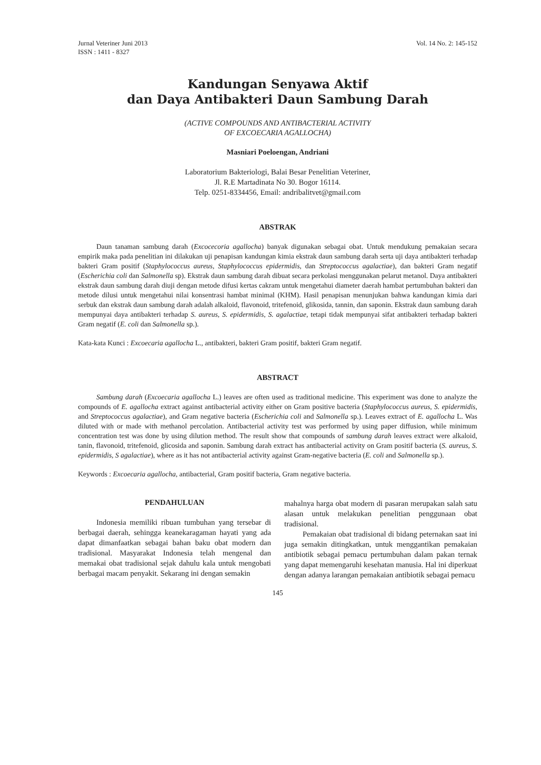Jurnal Veteriner Juni 2013
ISSN : 1411 - 8327
Vol. 14 No. 2: 145-152
Kandungan Senyawa Aktif
dan Daya Antibakteri Daun Sambung Darah
(ACTIVE COMPOUNDS AND ANTIBACTERIAL ACTIVITY
OF EXCOECARIA AGALLOCHA)
Masniari Poeloengan, Andriani
Laboratorium Bakteriologi, Balai Besar Penelitian Veteriner,
Jl. R.E Martadinata No 30. Bogor 16114.
Telp. 0251-8334456, Email: andribalitvet@gmail.com
ABSTRAK
Daun tanaman sambung darah (Excocecoria agallocha) banyak digunakan sebagai obat. Untuk mendukung pemakaian secara empirik maka pada penelitian ini dilakukan uji penapisan kandungan kimia ekstrak daun sambung darah serta uji daya antibakteri terhadap bakteri Gram positif (Staphylococcus aureus, Staphylococcus epidermidis, dan Streptococcus agalactiae), dan bakteri Gram negatif (Escherichia coli dan Salmonella sp). Ekstrak daun sambung darah dibuat secara perkolasi menggunakan pelarut metanol. Daya antibakteri ekstrak daun sambung darah diuji dengan metode difusi kertas cakram untuk mengetahui diameter daerah hambat pertumbuhan bakteri dan metode dilusi untuk mengetahui nilai konsentrasi hambat minimal (KHM). Hasil penapisan menunjukan bahwa kandungan kimia dari serbuk dan ekstrak daun sambung darah adalah alkaloid, flavonoid, tritefenoid, glikosida, tannin, dan saponin. Ekstrak daun sambung darah mempunyai daya antibakteri terhadap S. aureus, S. epidermidis, S. agalactiae, tetapi tidak mempunyai sifat antibakteri terhadap bakteri Gram negatif (E. coli dan Salmonella sp.).
Kata-kata Kunci : Excoecaria agallocha L., antibakteri, bakteri Gram positif, bakteri Gram negatif.
ABSTRACT
Sambung darah (Excoecaria agallocha L.) leaves are often used as traditional medicine. This experiment was done to analyze the compounds of E. agallocha extract against antibacterial activity either on Gram positive bacteria (Staphylococcus aureus, S. epidermidis, and Streptococcus agalactiae), and Gram negative bacteria (Escherichia coli and Salmonella sp.). Leaves extract of E. agallocha L. Was diluted with or made with methanol percolation. Antibacterial activity test was performed by using paper diffusion, while minimum concentration test was done by using dilution method. The result show that compounds of sambung darah leaves extract were alkaloid, tanin, flavonoid, tritefenoid, glicosida and saponin. Sambung darah extract has antibacterial activity on Gram positif bacteria (S. aureus, S. epidermidis, S agalactiae), where as it has not antibacterial activity against Gram-negative bacteria (E. coli and Salmonella sp.).
Keywords : Excoecaria agallocha, antibacterial, Gram positif bacteria, Gram negative bacteria.
PENDAHULUAN
Indonesia memiliki ribuan tumbuhan yang tersebar di berbagai daerah, sehingga keanekaragaman hayati yang ada dapat dimanfaatkan sebagai bahan baku obat modern dan tradisional. Masyarakat Indonesia telah mengenal dan memakai obat tradisional sejak dahulu kala untuk mengobati berbagai macam penyakit. Sekarang ini dengan semakin
mahalnya harga obat modern di pasaran merupakan salah satu alasan untuk melakukan penelitian penggunaan obat tradisional.
Pemakaian obat tradisional di bidang peternakan saat ini juga semakin ditingkatkan, untuk menggantikan pemakaian antibiotik sebagai pemacu pertumbuhan dalam pakan ternak yang dapat memengaruhi kesehatan manusia. Hal ini diperkuat dengan adanya larangan pemakaian antibiotik sebagai pemacu
145